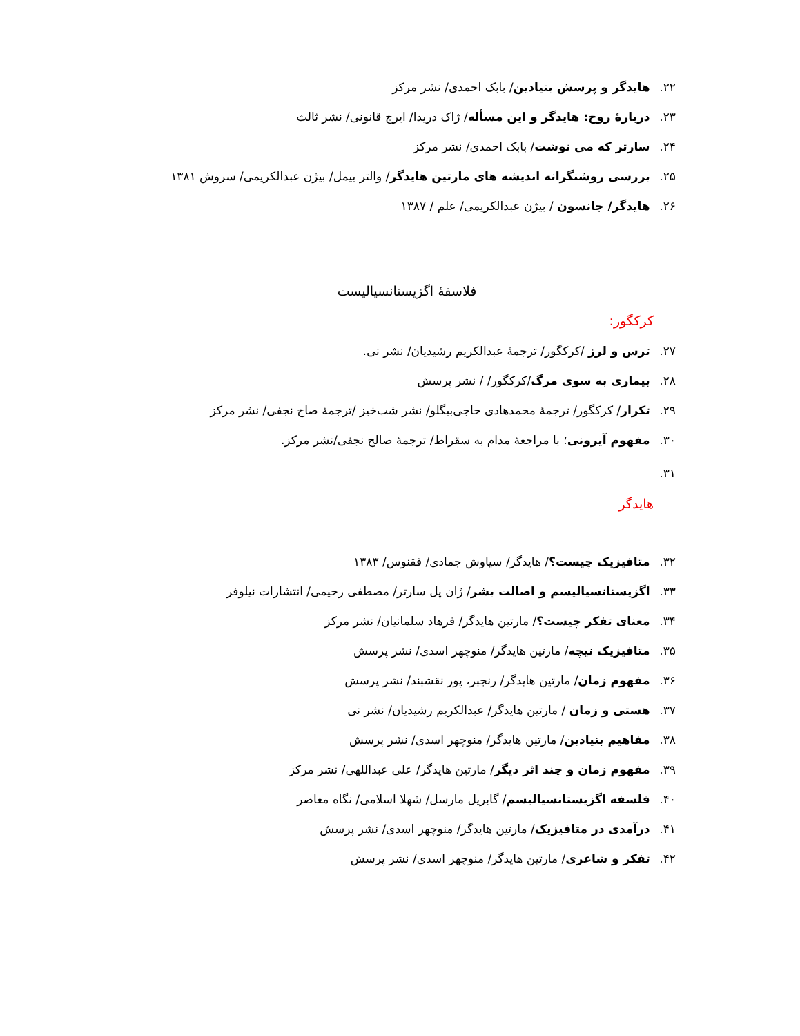۲۲. هایدگر و پرسش بنیادین/ بابک احمدی/ نشر مرکز
۲۳. دربارهٔ روح: هایدگر و این مسأله/ ژاک دریدا/ ایرج قانونی/ نشر ثالث
۲۴. سارتر که می نوشت/ بابک احمدی/ نشر مرکز
۲۵. بررسی روشنگرانه اندیشه های مارتین هایدگر/ والتر بیمل/ بیژن عبدالکریمی/ سروش ۱۳۸۱
۲۶. هایدگر/ جانسون / بیژن عبدالکریمی/ علم / ۱۳۸۷
فلاسفهٔ اگزیستانسیالیست
کرکگور:
۲۷. ترس و لرز /کرکگور/ ترجمهٔ عبدالکریم رشیدیان/ نشر نی.
۲۸. بیماری به سوی مرگ/کرکگور/ / نشر پرسش
۲۹. تکرار/ کرکگور/ ترجمهٔ محمدهادی حاجی‌بیگلو/ نشر شب‌خیز /ترجمهٔ صاح نجفی/ نشر مرکز
۳۰. مفهوم آیرونی؛ با مراجعهٔ مدام به سقراط/ ترجمهٔ صالح نجفی/نشر مرکز.
۳۱.
هایدگر
۳۲. متافیزیک چیست؟/ هایدگر/ سیاوش جمادی/ ققنوس/ ۱۳۸۳
۳۳. اگزیستانسیالیسم و اصالت بشر/ ژان پل سارتر/ مصطفی رحیمی/ انتشارات نیلوفر
۳۴. معنای تفکر چیست؟/ مارتین هایدگر/ فرهاد سلمانیان/ نشر مرکز
۳۵. متافیزیک نیچه/ مارتین هایدگر/ منوچهر اسدی/ نشر پرسش
۳۶. مفهوم زمان/ مارتین هایدگر/ رنجبر، پور نقشبند/ نشر پرسش
۳۷. هستی و زمان / مارتین هایدگر/ عبدالکریم رشیدیان/ نشر نی
۳۸. مفاهیم بنیادین/ مارتین هایدگر/ منوچهر اسدی/ نشر پرسش
۳۹. مفهوم زمان و چند اثر دیگر/ مارتین هایدگر/ علی عبداللهی/ نشر مرکز
۴۰. فلسفه اگزیستانسیالیسم/ گابریل مارسل/ شهلا اسلامی/ نگاه معاصر
۴۱. درآمدی در متافیزیک/ مارتین هایدگر/ منوچهر اسدی/ نشر پرسش
۴۲. تفکر و شاعری/ مارتین هایدگر/ منوچهر اسدی/ نشر پرسش